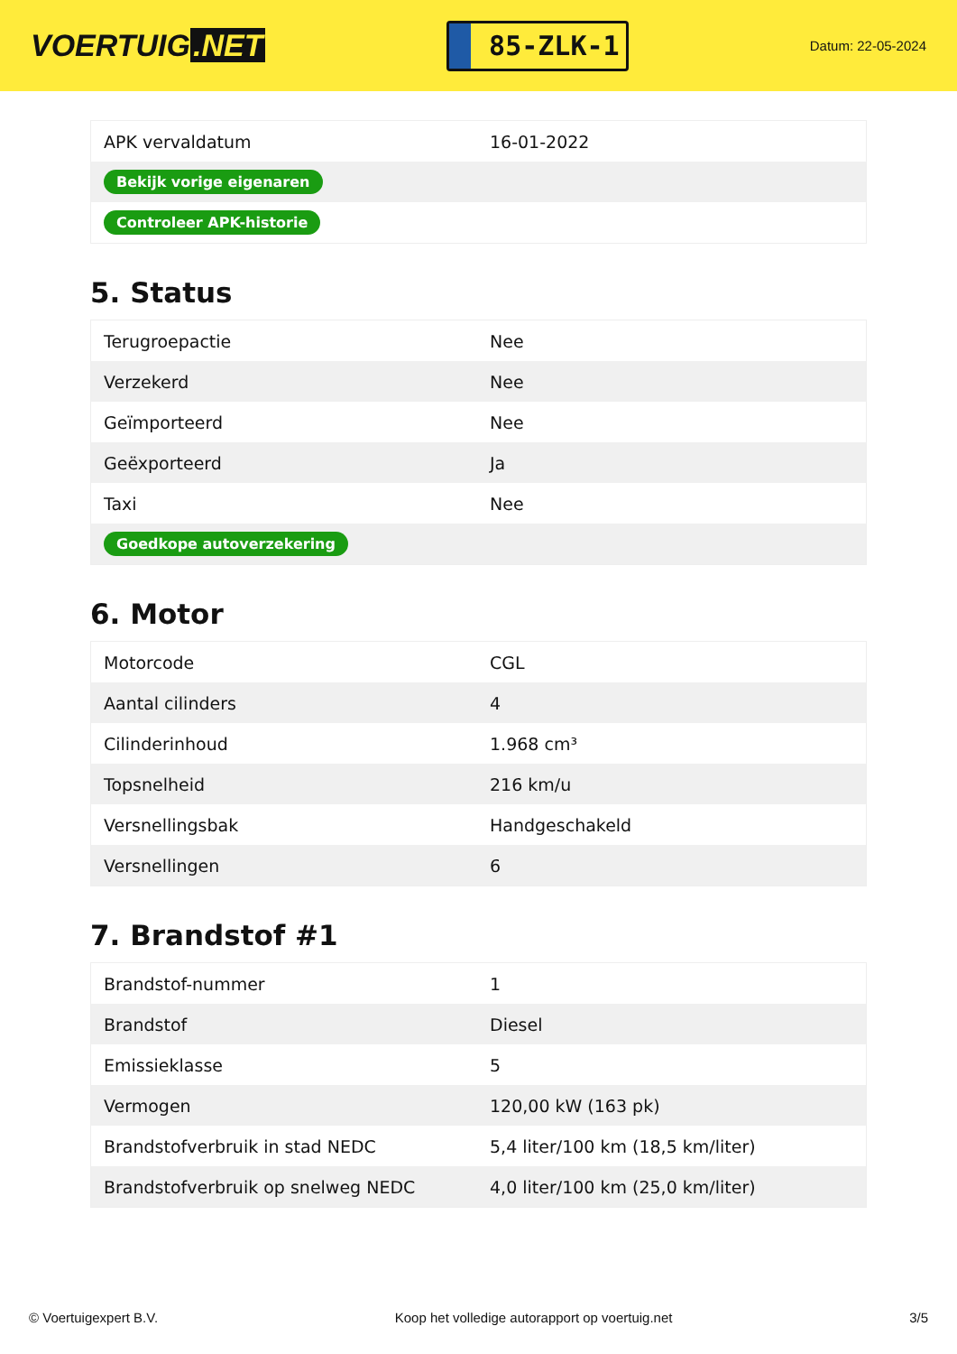VOERTUIG.NET
85-ZLK-1
Datum: 22-05-2024
| APK vervaldatum | 16-01-2022 |
| Bekijk vorige eigenaren | |
| Controleer APK-historie | |
5. Status
| Terugroepactie | Nee |
| Verzekerd | Nee |
| Geïmporteerd | Nee |
| Geëxporteerd | Ja |
| Taxi | Nee |
| Goedkope autoverzekering | |
6. Motor
| Motorcode | CGL |
| Aantal cilinders | 4 |
| Cilinderinhoud | 1.968 cm³ |
| Topsnelheid | 216 km/u |
| Versnellingsbak | Handgeschakeld |
| Versnellingen | 6 |
7. Brandstof #1
| Brandstof-nummer | 1 |
| Brandstof | Diesel |
| Emissieklasse | 5 |
| Vermogen | 120,00 kW (163 pk) |
| Brandstofverbruik in stad NEDC | 5,4 liter/100 km (18,5 km/liter) |
| Brandstofverbruik op snelweg NEDC | 4,0 liter/100 km (25,0 km/liter) |
© Voertuigexpert B.V. Koop het volledige autorapport op voertuig.net 3/5